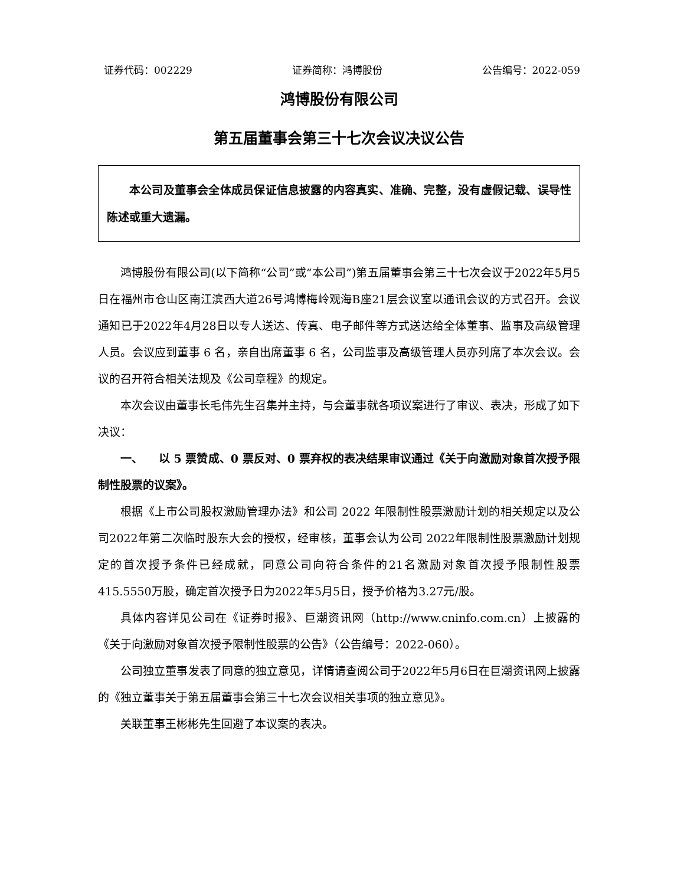证券代码：002229 证券简称：鸿博股份 公告编号：2022-059
鸿博股份有限公司
第五届董事会第三十七次会议决议公告
本公司及董事会全体成员保证信息披露的内容真实、准确、完整，没有虚假记载、误导性陈述或重大遗漏。
鸿博股份有限公司(以下简称“公司”或“本公司”)第五届董事会第三十七次会议于2022年5月5日在福州市仓山区南江滨西大道26号鸿博梅岭观海B座21层会议室以通讯会议的方式召开。会议通知已于2022年4月28日以专人送达、传真、电子邮件等方式送达给全体董事、监事及高级管理人员。会议应到董事 6 名，亲自出席董事 6 名，公司监事及高级管理人员亦列席了本次会议。会议的召开符合相关法规及《公司章程》的规定。
本次会议由董事长毛伟先生召集并主持，与会董事就各项议案进行了审议、表决，形成了如下决议：
一、 以 5 票赞成、0 票反对、0 票弃权的表决结果审议通过《关于向激励对象首次授予限制性股票的议案》。
根据《上市公司股权激励管理办法》和公司 2022 年限制性股票激励计划的相关规定以及公司2022年第二次临时股东大会的授权，经审核，董事会认为公司 2022年限制性股票激励计划规定的首次授予条件已经成就，同意公司向符合条件的21名激励对象首次授予限制性股票415.5550万股，确定首次授予日为2022年5月5日，授予价格为3.27元/股。
具体内容详见公司在《证券时报》、巨潮资讯网（http://www.cninfo.com.cn）上披露的《关于向激励对象首次授予限制性股票的公告》（公告编号：2022-060）。
公司独立董事发表了同意的独立意见，详情请查阅公司于2022年5月6日在巨潮资讯网上披露的《独立董事关于第五届董事会第三十七次会议相关事项的独立意见》。
关联董事王彬彬先生回避了本议案的表决。